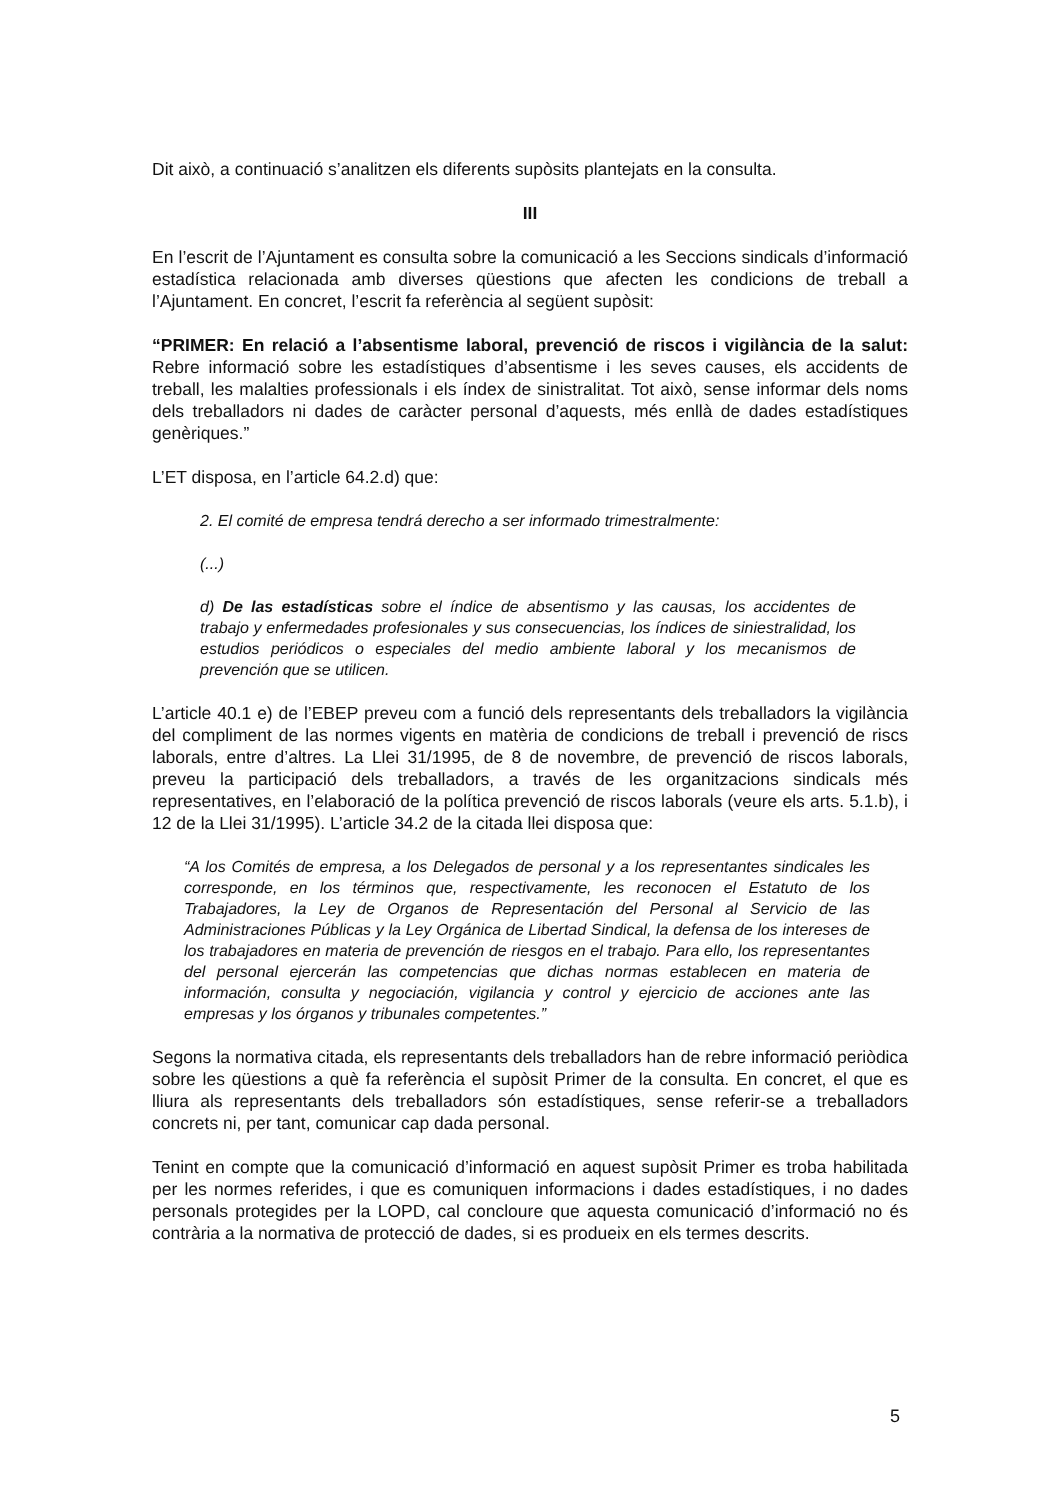Dit això, a continuació s’analitzen els diferents supòsits plantejats en la consulta.
III
En l’escrit de l’Ajuntament es consulta sobre la comunicació a les Seccions sindicals d’informació estadística relacionada amb diverses qüestions que afecten les condicions de treball a l’Ajuntament. En concret, l’escrit fa referència al següent supòsit:
“PRIMER: En relació a l’absentisme laboral, prevenció de riscos i vigilància de la salut: Rebre informació sobre les estadístiques d’absentisme i les seves causes, els accidents de treball, les malalties professionals i els índex de sinistralitat. Tot això, sense informar dels noms dels treballadors ni dades de caràcter personal d’aquests, més enllà de dades estadístiques genèriques.”
L’ET disposa, en l’article 64.2.d) que:
2. El comité de empresa tendrá derecho a ser informado trimestralmente:
(...)
d) De las estadísticas sobre el índice de absentismo y las causas, los accidentes de trabajo y enfermedades profesionales y sus consecuencias, los índices de siniestralidad, los estudios periódicos o especiales del medio ambiente laboral y los mecanismos de prevención que se utilicen.
L’article 40.1 e) de l’EBEP preveu com a funció dels representants dels treballadors la vigilància del compliment de las normes vigents en matèria de condicions de treball i prevenció de riscs laborals, entre d’altres. La Llei 31/1995, de 8 de novembre, de prevenció de riscos laborals, preveu la participació dels treballadors, a través de les organitzacions sindicals més representatives, en l’elaboració de la política prevenció de riscos laborals (veure els arts. 5.1.b), i 12 de la Llei 31/1995). L’article 34.2 de la citada llei disposa que:
“A los Comités de empresa, a los Delegados de personal y a los representantes sindicales les corresponde, en los términos que, respectivamente, les reconocen el Estatuto de los Trabajadores, la Ley de Organos de Representación del Personal al Servicio de las Administraciones Públicas y la Ley Orgánica de Libertad Sindical, la defensa de los intereses de los trabajadores en materia de prevención de riesgos en el trabajo. Para ello, los representantes del personal ejercerán las competencias que dichas normas establecen en materia de información, consulta y negociación, vigilancia y control y ejercicio de acciones ante las empresas y los órganos y tribunales competentes.”
Segons la normativa citada, els representants dels treballadors han de rebre informació periòdica sobre les qüestions a què fa referència el supòsit Primer de la consulta. En concret, el que es lliura als representants dels treballadors són estadístiques, sense referir-se a treballadors concrets ni, per tant, comunicar cap dada personal.
Tenint en compte que la comunicació d’informació en aquest supòsit Primer es troba habilitada per les normes referides, i que es comuniquen informacions i dades estadístiques, i no dades personals protegides per la LOPD, cal concloure que aquesta comunicació d’informació no és contrària a la normativa de protecció de dades, si es produeix en els termes descrits.
5